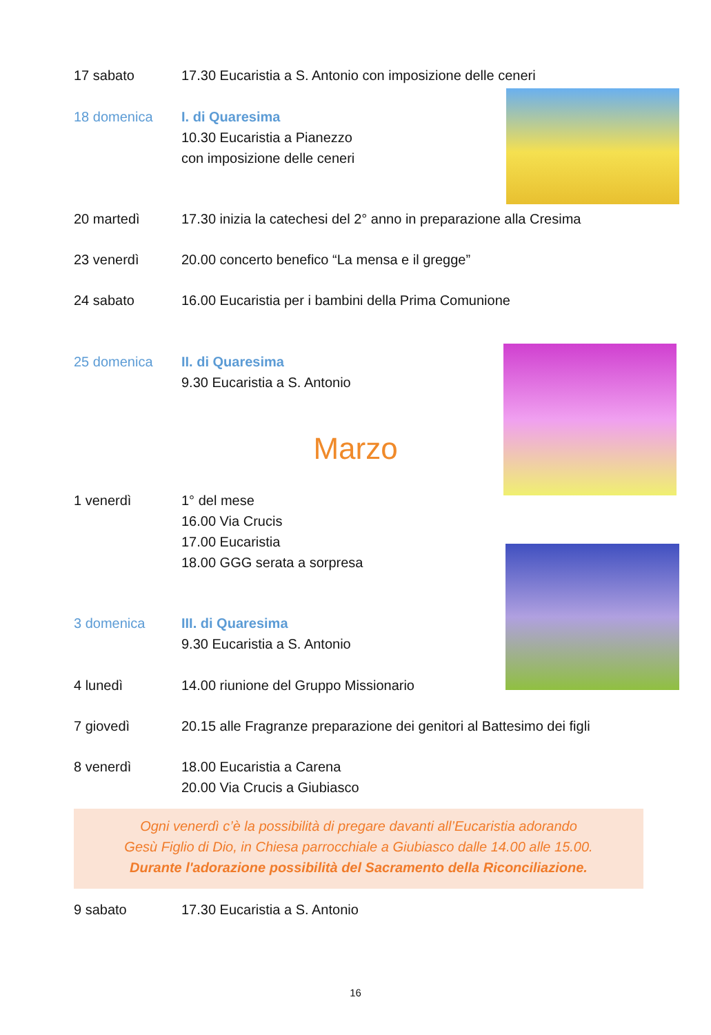17 sabato 17.30 Eucaristia a S. Antonio con imposizione delle ceneri
18 domenica I. di Quaresima
10.30 Eucaristia a Pianezzo
con imposizione delle ceneri
20 martedì 17.30 inizia la catechesi del 2° anno in preparazione alla Cresima
23 venerdì 20.00 concerto benefico “La mensa e il gregge”
24 sabato 16.00 Eucaristia per i bambini della Prima Comunione
25 domenica II. di Quaresima
9.30 Eucaristia a S. Antonio
Marzo
1 venerdì 1° del mese
16.00 Via Crucis
17.00 Eucaristia
18.00 GGG serata a sorpresa
3 domenica III. di Quaresima
9.30 Eucaristia a S. Antonio
4 lunedì 14.00 riunione del Gruppo Missionario
7 giovedì 20.15 alle Fragranze preparazione dei genitori al Battesimo dei figli
8 venerdì 18.00 Eucaristia a Carena
20.00 Via Crucis a Giubiasco
Ogni venerdì c’è la possibilità di pregare davanti all’Eucaristia adorando
Gesù Figlio di Dio, in Chiesa parrocchiale a Giubiasco dalle 14.00 alle 15.00.
Durante l'adorazione possibilità del Sacramento della Riconciliazione.
9 sabato 17.30 Eucaristia a S. Antonio
16